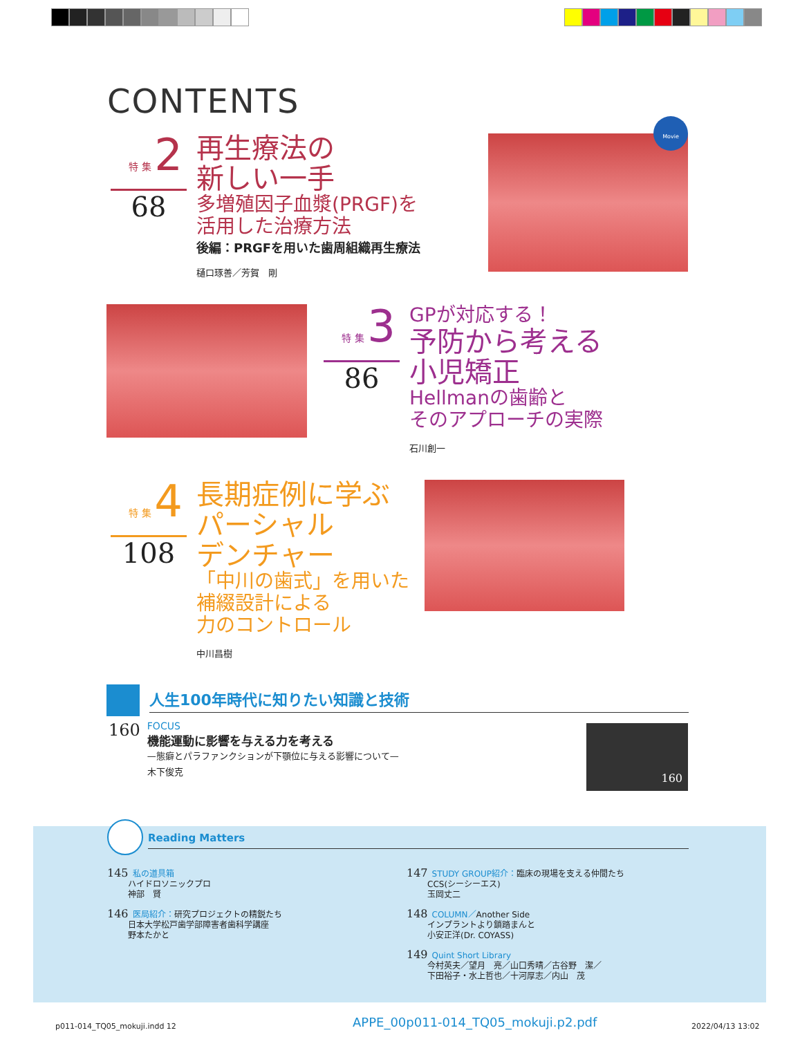CONTENTS
特 集 2
68
再生療法の
新しい一手
多増殖因子血漿(PRGF)を
活用した治療方法
後編：PRGFを用いた歯周組織再生療法
樋口琢善／芳賀　剛
Movie
特 集 3
86
GPが対応する！
予防から考える
小児矯正
Hellmanの歯齢と
そのアプローチの実際
石川創一
特 集 4
108
長期症例に学ぶ
パーシャル
デンチャー
「中川の歯式」を用いた
補綴設計による
力のコントロール
中川昌樹
人生100年時代に知りたい知識と技術
160
FOCUS
機能運動に影響を与える力を考える
—態癖とパラファンクションが下顎位に与える影響について—
木下俊克
160
Reading Matters
145 私の道具箱
   ハイドロソニックプロ
   神部　賢
146 医局紹介：研究プロジェクトの精鋭たち
   日本大学松戸歯学部障害者歯科学講座
   野本たかと
147 STUDY GROUP紹介：臨床の現場を支える仲間たち
   CCS(シーシーエス)
   玉岡丈二
148 COLUMN／Another Side
   インプラントより鎖踏まんと
   小安正洋(Dr. COYASS)
149 Quint Short Library
   今村英夫／望月　亮／山口秀晴／古谷野　潔／
   下田裕子・水上哲也／十河厚志／内山　茂
p011-014_TQ05_mokuji.indd 12
APPE_00p011-014_TQ05_mokuji.p2.pdf
2022/04/13 13:02